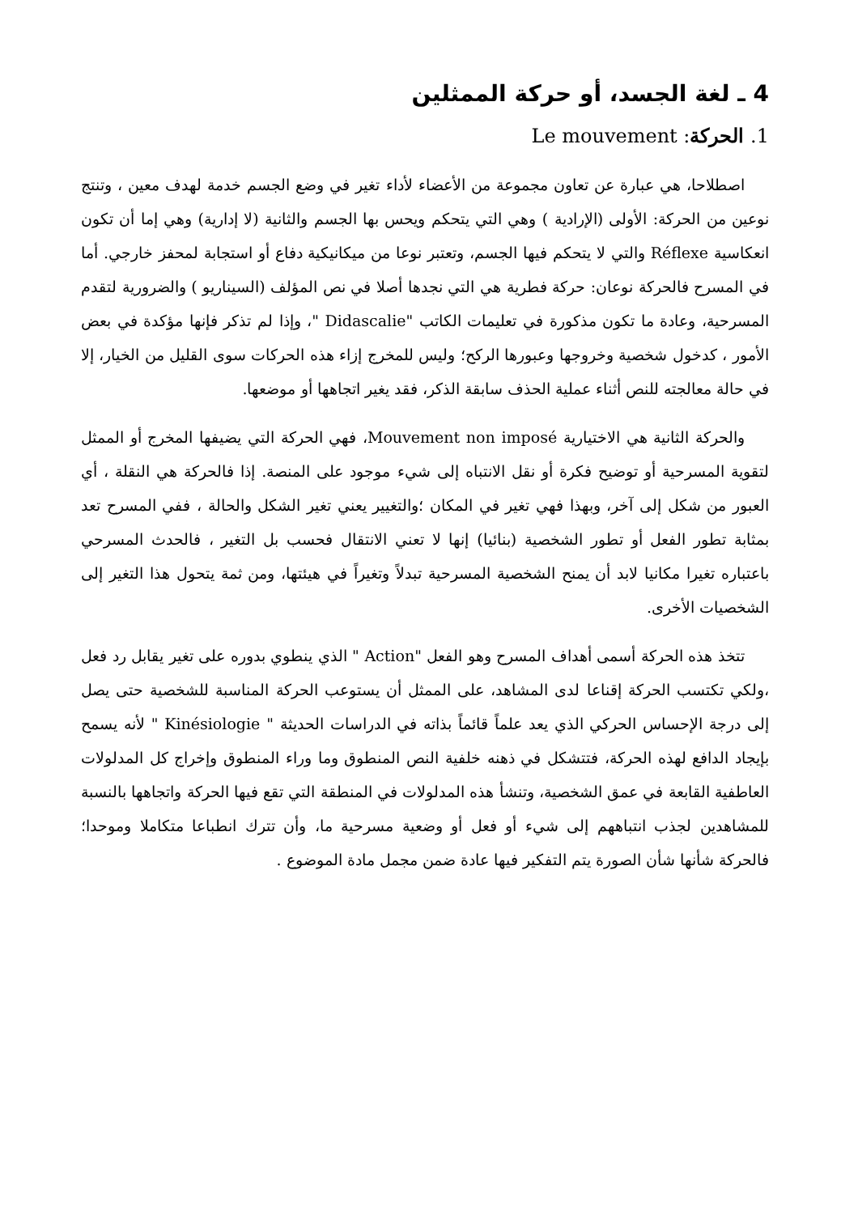4 ـ لغة الجسد، أو حركة الممثلين
1. الحركة: Le mouvement
اصطلاحا، هي عبارة عن تعاون مجموعة من الأعضاء لأداء تغير في وضع الجسم خدمة لهدف معين ، وتنتج نوعين من الحركة: الأولى (الإرادية ) وهي التي يتحكم ويحس بها الجسم والثانية (لا إدارية) وهي إما أن تكون انعكاسية Réflexe والتي لا يتحكم فيها الجسم، وتعتبر نوعا من ميكانيكية دفاع أو استجابة لمحفز خارجي. أما في المسرح فالحركة نوعان: حركة فطرية هي التي نجدها أصلا في نص المؤلف (السيناريو ) والضرورية لتقدم المسرحية، وعادة ما تكون مذكورة في تعليمات الكاتب "Didascalie "، وإذا لم تذكر فإنها مؤكدة في بعض الأمور ، كدخول شخصية وخروجها وعبورها الركح؛ وليس للمخرج إزاء هذه الحركات سوى القليل من الخيار، إلا في حالة معالجته للنص أثناء عملية الحذف سابقة الذكر، فقد يغير اتجاهها أو موضعها.
والحركة الثانية هي الاختيارية Mouvement non imposé، فهي الحركة التي يضيفها المخرج أو الممثل لتقوية المسرحية أو توضيح فكرة أو نقل الانتباه إلى شيء موجود على المنصة. إذا فالحركة هي النقلة ، أي العبور من شكل إلى آخر، وبهذا فهي تغير في المكان ؛والتغيير يعني تغير الشكل والحالة ، ففي المسرح تعد بمثابة تطور الفعل أو تطور الشخصية (بنائيا) إنها لا تعني الانتقال فحسب بل التغير ، فالحدث المسرحي باعتباره تغيرا مكانيا لابد أن يمنح الشخصية المسرحية تبدلاً وتغيراً في هيئتها، ومن ثمة يتحول هذا التغير إلى الشخصيات الأخرى.
تتخذ هذه الحركة أسمى أهداف المسرح وهو الفعل "Action " الذي ينطوي بدوره على تغير يقابل رد فعل ،ولكي تكتسب الحركة إقناعا لدى المشاهد، على الممثل أن يستوعب الحركة المناسبة للشخصية حتى يصل إلى درجة الإحساس الحركي الذي يعد علماً قائماً بذاته في الدراسات الحديثة " Kinésiologie " لأنه يسمح بإيجاد الدافع لهذه الحركة، فتتشكل في ذهنه خلفية النص المنطوق وما وراء المنطوق وإخراج كل المدلولات العاطفية القابعة في عمق الشخصية، وتنشأ هذه المدلولات في المنطقة التي تقع فيها الحركة واتجاهها بالنسبة للمشاهدين لجذب انتباههم إلى شيء أو فعل أو وضعية مسرحية ما، وأن تترك انطباعا متكاملا وموحدا؛ فالحركة شأنها شأن الصورة يتم التفكير فيها عادة ضمن مجمل مادة الموضوع .